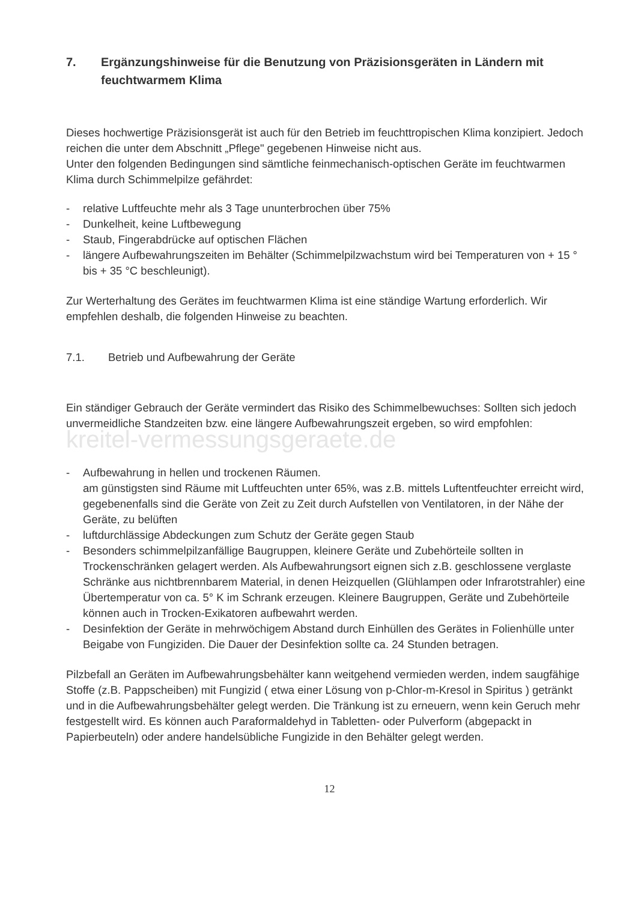7. Ergänzungshinweise für die Benutzung von Präzisionsgeräten in Ländern mit feuchtwarmem Klima
Dieses hochwertige Präzisionsgerät ist auch für den Betrieb im feuchttropischen Klima konzipiert. Jedoch reichen die unter dem Abschnitt „Pflege" gegebenen Hinweise nicht aus.
Unter den folgenden Bedingungen sind sämtliche feinmechanisch-optischen Geräte im feuchtwarmen Klima durch Schimmelpilze gefährdet:
- relative Luftfeuchte mehr als 3 Tage ununterbrochen über 75%
- Dunkelheit, keine Luftbewegung
- Staub, Fingerabdrücke auf optischen Flächen
- längere Aufbewahrungszeiten im Behälter (Schimmelpilzwachstum wird bei Temperaturen von + 15 ° bis + 35 °C beschleunigt).
Zur Werterhaltung des Gerätes im feuchtwarmen Klima ist eine ständige Wartung erforderlich. Wir empfehlen deshalb, die folgenden Hinweise zu beachten.
7.1. Betrieb und Aufbewahrung der Geräte
Ein ständiger Gebrauch der Geräte vermindert das Risiko des Schimmelbewuchses: Sollten sich jedoch unvermeidliche Standzeiten bzw. eine längere Aufbewahrungszeit ergeben, so wird empfohlen: kreitel-vermessungsgeraete.de
- Aufbewahrung in hellen und trockenen Räumen.
am günstigsten sind Räume mit Luftfeuchten unter 65%, was z.B. mittels Luftentfeuchter erreicht wird, gegebenenfalls sind die Geräte von Zeit zu Zeit durch Aufstellen von Ventilatoren, in der Nähe der Geräte, zu belüften
- luftdurchlässige Abdeckungen zum Schutz der Geräte gegen Staub
- Besonders schimmelpilzanfällige Baugruppen, kleinere Geräte und Zubehörteile sollten in Trockenschränken gelagert werden. Als Aufbewahrungsort eignen sich z.B. geschlossene verglaste Schränke aus nichtbrennbarem Material, in denen Heizquellen (Glühlampen oder Infrarotstrahler) eine Übertemperatur von ca. 5° K im Schrank erzeugen. Kleinere Baugruppen, Geräte und Zubehörteile können auch in Trocken-Exikatoren aufbewahrt werden.
- Desinfektion der Geräte in mehrwöchigem Abstand durch Einhüllen des Gerätes in Folienhülle unter Beigabe von Fungiziden. Die Dauer der Desinfektion sollte ca. 24 Stunden betragen.
Pilzbefall an Geräten im Aufbewahrungsbehälter kann weitgehend vermieden werden, indem saugfähige Stoffe (z.B. Pappscheiben) mit Fungizid ( etwa einer Lösung von p-Chlor-m-Kresol in Spiritus ) getränkt und in die Aufbewahrungsbehälter gelegt werden. Die Tränkung ist zu erneuern, wenn kein Geruch mehr festgestellt wird. Es können auch Paraformaldehyd in Tabletten- oder Pulverform (abgepackt in Papierbeuteln) oder andere handelsübliche Fungizide in den Behälter gelegt werden.
12